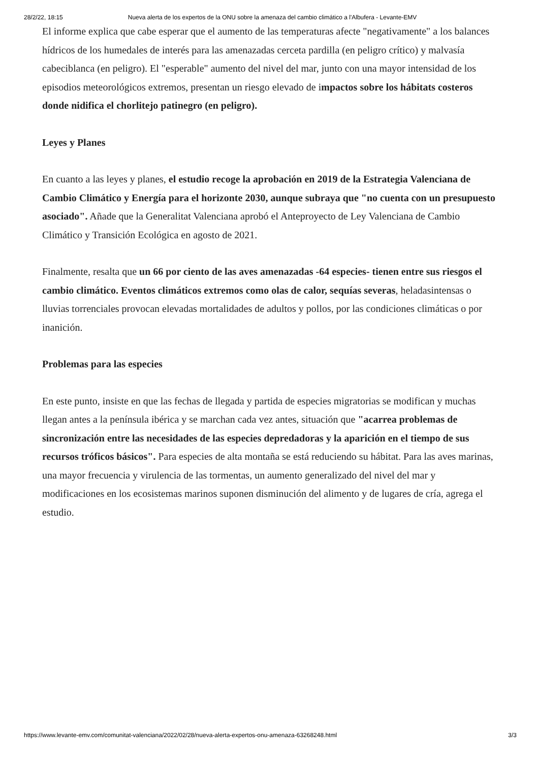28/2/22, 18:15 Nueva alerta de los expertos de la ONU sobre la amenaza del cambio climático a l'Albufera - Levante-EMV
El informe explica que cabe esperar que el aumento de las temperaturas afecte "negativamente" a los balances hídricos de los humedales de interés para las amenazadas cerceta pardilla (en peligro crítico) y malvasía cabeciblanca (en peligro). El "esperable" aumento del nivel del mar, junto con una mayor intensidad de los episodios meteorológicos extremos, presentan un riesgo elevado de impactos sobre los hábitats costeros donde nidifica el chorlitejo patinegro (en peligro).
Leyes y Planes
En cuanto a las leyes y planes, el estudio recoge la aprobación en 2019 de la Estrategia Valenciana de Cambio Climático y Energía para el horizonte 2030, aunque subraya que "no cuenta con un presupuesto asociado". Añade que la Generalitat Valenciana aprobó el Anteproyecto de Ley Valenciana de Cambio Climático y Transición Ecológica en agosto de 2021.
Finalmente, resalta que un 66 por ciento de las aves amenazadas -64 especies- tienen entre sus riesgos el cambio climático. Eventos climáticos extremos como olas de calor, sequías severas, heladasintensas o lluvias torrenciales provocan elevadas mortalidades de adultos y pollos, por las condiciones climáticas o por inanición.
Problemas para las especies
En este punto, insiste en que las fechas de llegada y partida de especies migratorias se modifican y muchas llegan antes a la península ibérica y se marchan cada vez antes, situación que "acarrea problemas de sincronización entre las necesidades de las especies depredadoras y la aparición en el tiempo de sus recursos tróficos básicos". Para especies de alta montaña se está reduciendo su hábitat. Para las aves marinas, una mayor frecuencia y virulencia de las tormentas, un aumento generalizado del nivel del mar y modificaciones en los ecosistemas marinos suponen disminución del alimento y de lugares de cría, agrega el estudio.
https://www.levante-emv.com/comunitat-valenciana/2022/02/28/nueva-alerta-expertos-onu-amenaza-63268248.html 3/3